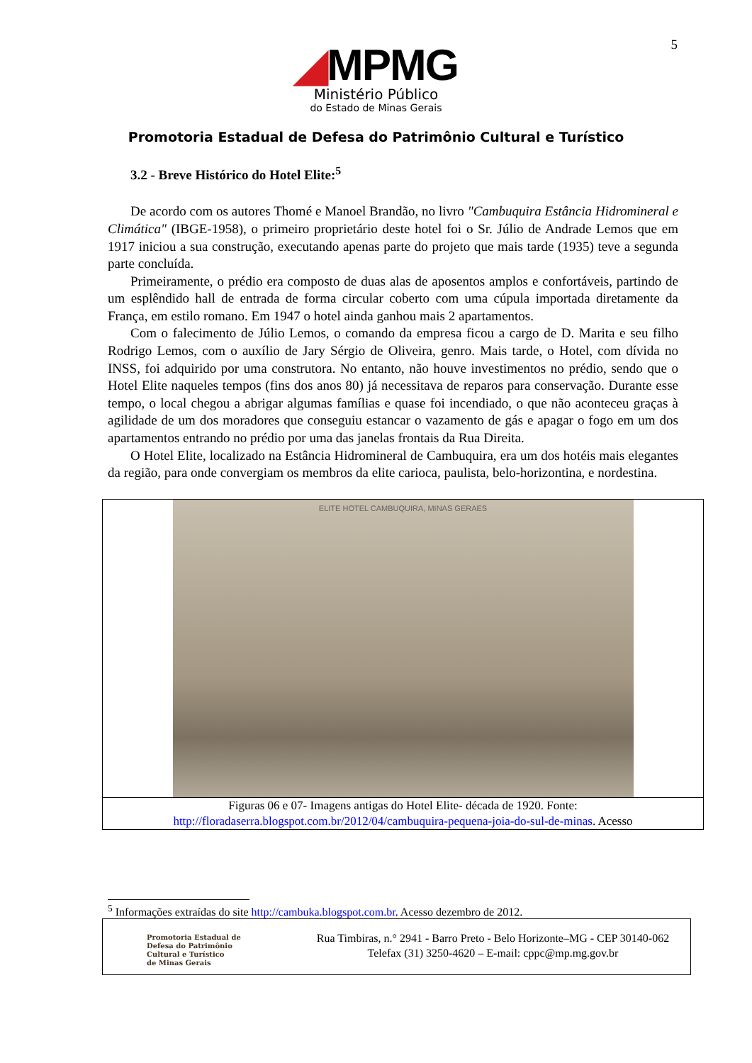5
◢MPMG
Ministério Público
do Estado de Minas Gerais
Promotoria Estadual de Defesa do Patrimônio Cultural e Turístico
3.2 - Breve Histórico do Hotel Elite:<sup>5</sup>
De acordo com os autores Thomé e Manoel Brandão, no livro "Cambuquira Estância Hidromineral e Climática" (IBGE-1958), o primeiro proprietário deste hotel foi o Sr. Júlio de Andrade Lemos que em 1917 iniciou a sua construção, executando apenas parte do projeto que mais tarde (1935) teve a segunda parte concluída.
Primeiramente, o prédio era composto de duas alas de aposentos amplos e confortáveis, partindo de um esplêndido hall de entrada de forma circular coberto com uma cúpula importada diretamente da França, em estilo romano. Em 1947 o hotel ainda ganhou mais 2 apartamentos.
Com o falecimento de Júlio Lemos, o comando da empresa ficou a cargo de D. Marita e seu filho Rodrigo Lemos, com o auxílio de Jary Sérgio de Oliveira, genro. Mais tarde, o Hotel, com dívida no INSS, foi adquirido por uma construtora. No entanto, não houve investimentos no prédio, sendo que o Hotel Elite naqueles tempos (fins dos anos 80) já necessitava de reparos para conservação. Durante esse tempo, o local chegou a abrigar algumas famílias e quase foi incendiado, o que não aconteceu graças à agilidade de um dos moradores que conseguiu estancar o vazamento de gás e apagar o fogo em um dos apartamentos entrando no prédio por uma das janelas frontais da Rua Direita.
O Hotel Elite, localizado na Estância Hidromineral de Cambuquira, era um dos hotéis mais elegantes da região, para onde convergiam os membros da elite carioca, paulista, belo-horizontina, e nordestina.
ELITE HOTEL CAMBUQUIRA, MINAS GERAES
Figuras 06 e 07- Imagens antigas do Hotel Elite- década de 1920. Fonte:
http://floradaserra.blogspot.com.br/2012/04/cambuquira-pequena-joia-do-sul-de-minas. Acesso
<sup>5</sup> Informações extraídas do site http://cambuka.blogspot.com.br. Acesso dezembro de 2012.
Promotoria Estadual de
Defesa do Patrimônio
Cultural e Turístico
de Minas Gerais
Rua Timbiras, n.° 2941 - Barro Preto - Belo Horizonte–MG - CEP 30140-062
Telefax (31) 3250-4620 – E-mail: cppc@mp.mg.gov.br